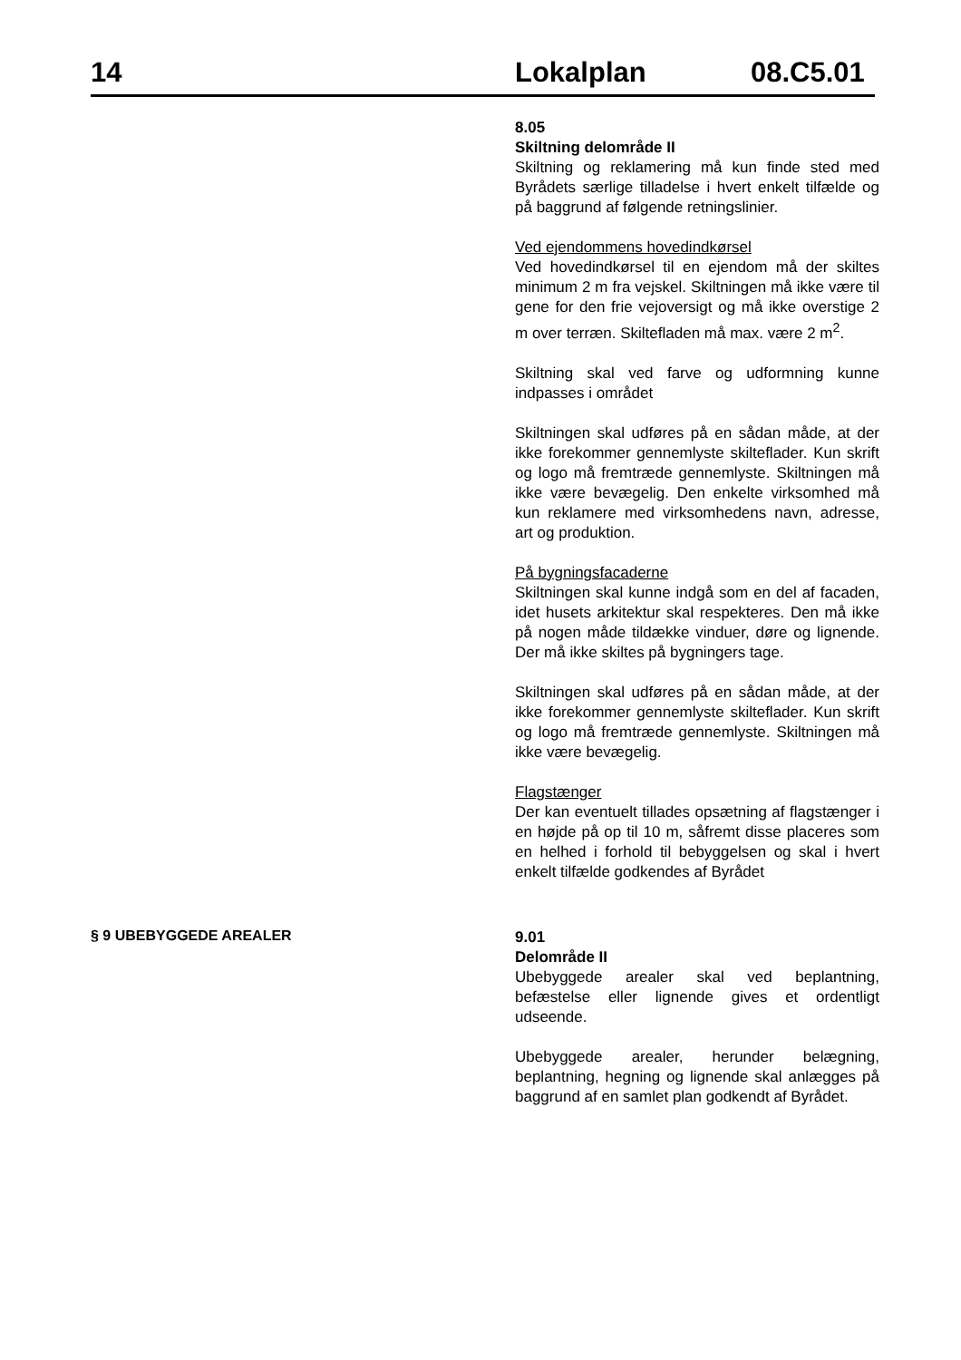14 Lokalplan 08.C5.01
8.05
Skiltning delområde II
Skiltning og reklamering må kun finde sted med Byrådets særlige tilladelse i hvert enkelt tilfælde og på baggrund af følgende retningslinier.
Ved ejendommens hovedindkørsel
Ved hovedindkørsel til en ejendom må der skiltes minimum 2 m fra vejskel. Skiltningen må ikke være til gene for den frie vejoversigt og må ikke overstige 2 m over terræn. Skiltefladen må max. være 2 m<sup>2</sup>.
Skiltning skal ved farve og udformning kunne indpasses i området
Skiltningen skal udføres på en sådan måde, at der ikke forekommer gennemlyste skilteflader. Kun skrift og logo må fremtræde gennemlyste. Skiltningen må ikke være bevægelig. Den enkelte virksomhed må kun reklamere med virksomhedens navn, adresse, art og produktion.
På bygningsfacaderne
Skiltningen skal kunne indgå som en del af facaden, idet husets arkitektur skal respekteres. Den må ikke på nogen måde tildække vinduer, døre og lignende. Der må ikke skiltes på bygningers tage.
Skiltningen skal udføres på en sådan måde, at der ikke forekommer gennemlyste skilteflader. Kun skrift og logo må fremtræde gennemlyste. Skiltningen må ikke være bevægelig.
Flagstænger
Der kan eventuelt tillades opsætning af flagstænger i en højde på op til 10 m, såfremt disse placeres som en helhed i forhold til bebyggelsen og skal i hvert enkelt tilfælde godkendes af Byrådet
§ 9 UBEBYGGEDE AREALER
9.01
Delområde II
Ubebyggede arealer skal ved beplantning, befæstelse eller lignende gives et ordentligt udseende.
Ubebyggede arealer, herunder belægning, beplantning, hegning og lignende skal anlægges på baggrund af en samlet plan godkendt af Byrådet.